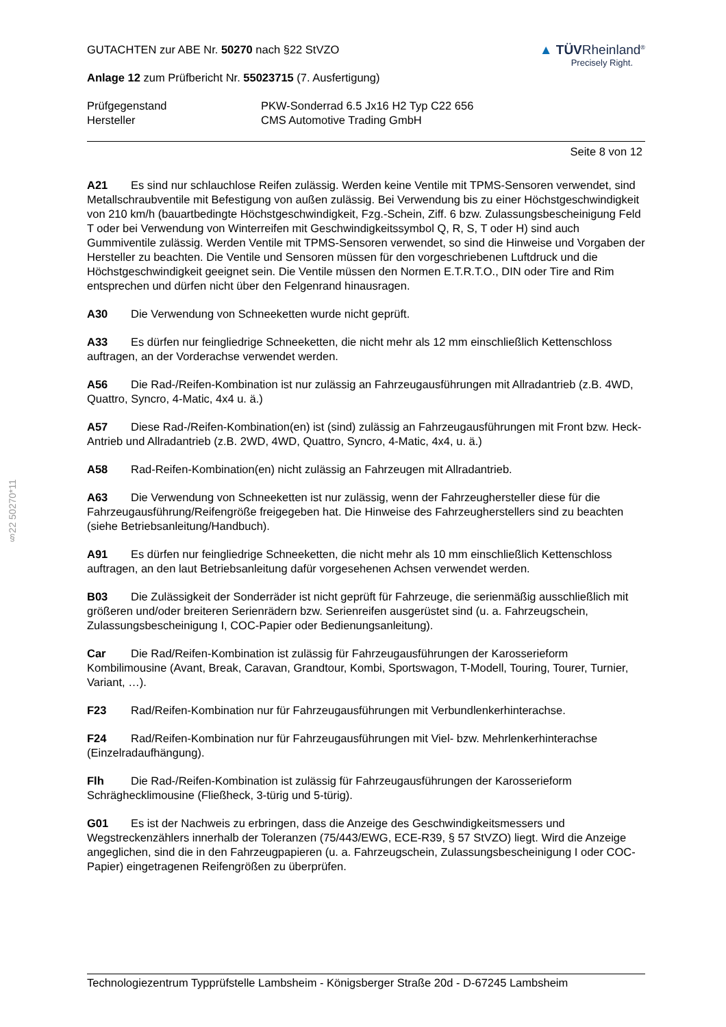§22 50270*11
GUTACHTEN zur ABE Nr. 50270 nach §22 StVZO
Anlage 12 zum Prüfbericht Nr. 55023715 (7. Ausfertigung)
▲ TÜVRheinland<sup>®</sup>
Precisely Right.
Prüfgegenstand PKW-Sonderrad 6.5 Jx16 H2 Typ C22 656
Hersteller CMS Automotive Trading GmbH
Seite 8 von 12
A21 Es sind nur schlauchlose Reifen zulässig. Werden keine Ventile mit TPMS-Sensoren verwendet, sind Metallschraubventile mit Befestigung von außen zulässig. Bei Verwendung bis zu einer Höchstgeschwindigkeit von 210 km/h (bauartbedingte Höchstgeschwindigkeit, Fzg.-Schein, Ziff. 6 bzw. Zulassungsbescheinigung Feld T oder bei Verwendung von Winterreifen mit Geschwindigkeitssymbol Q, R, S, T oder H) sind auch Gummiventile zulässig. Werden Ventile mit TPMS-Sensoren verwendet, so sind die Hinweise und Vorgaben der Hersteller zu beachten. Die Ventile und Sensoren müssen für den vorgeschriebenen Luftdruck und die Höchstgeschwindigkeit geeignet sein. Die Ventile müssen den Normen E.T.R.T.O., DIN oder Tire and Rim entsprechen und dürfen nicht über den Felgenrand hinausragen.
A30 Die Verwendung von Schneeketten wurde nicht geprüft.
A33 Es dürfen nur feingliedrige Schneeketten, die nicht mehr als 12 mm einschließlich Kettenschloss auftragen, an der Vorderachse verwendet werden.
A56 Die Rad-/Reifen-Kombination ist nur zulässig an Fahrzeugausführungen mit Allradantrieb (z.B. 4WD, Quattro, Syncro, 4-Matic, 4x4 u. ä.)
A57 Diese Rad-/Reifen-Kombination(en) ist (sind) zulässig an Fahrzeugausführungen mit Front bzw. Heck-Antrieb und Allradantrieb (z.B. 2WD, 4WD, Quattro, Syncro, 4-Matic, 4x4, u. ä.)
A58 Rad-Reifen-Kombination(en) nicht zulässig an Fahrzeugen mit Allradantrieb.
A63 Die Verwendung von Schneeketten ist nur zulässig, wenn der Fahrzeughersteller diese für die Fahrzeugausführung/Reifengröße freigegeben hat. Die Hinweise des Fahrzeugherstellers sind zu beachten (siehe Betriebsanleitung/Handbuch).
A91 Es dürfen nur feingliedrige Schneeketten, die nicht mehr als 10 mm einschließlich Kettenschloss auftragen, an den laut Betriebsanleitung dafür vorgesehenen Achsen verwendet werden.
B03 Die Zulässigkeit der Sonderräder ist nicht geprüft für Fahrzeuge, die serienmäßig ausschließlich mit größeren und/oder breiteren Serienrädern bzw. Serienreifen ausgerüstet sind (u. a. Fahrzeugschein, Zulassungsbescheinigung I, COC-Papier oder Bedienungsanleitung).
Car Die Rad/Reifen-Kombination ist zulässig für Fahrzeugausführungen der Karosserieform Kombilimousine (Avant, Break, Caravan, Grandtour, Kombi, Sportswagon, T-Modell, Touring, Tourer, Turnier, Variant, …).
F23 Rad/Reifen-Kombination nur für Fahrzeugausführungen mit Verbundlenkerhinterachse.
F24 Rad/Reifen-Kombination nur für Fahrzeugausführungen mit Viel- bzw. Mehrlenkerhinterachse (Einzelradaufhängung).
Flh Die Rad-/Reifen-Kombination ist zulässig für Fahrzeugausführungen der Karosserieform Schräghecklimousine (Fließheck, 3-türig und 5-türig).
G01 Es ist der Nachweis zu erbringen, dass die Anzeige des Geschwindigkeitsmessers und Wegstreckenzählers innerhalb der Toleranzen (75/443/EWG, ECE-R39, § 57 StVZO) liegt. Wird die Anzeige angeglichen, sind die in den Fahrzeugpapieren (u. a. Fahrzeugschein, Zulassungsbescheinigung I oder COC-Papier) eingetragenen Reifengrößen zu überprüfen.
Technologiezentrum Typprüfstelle Lambsheim - Königsberger Straße 20d - D-67245 Lambsheim